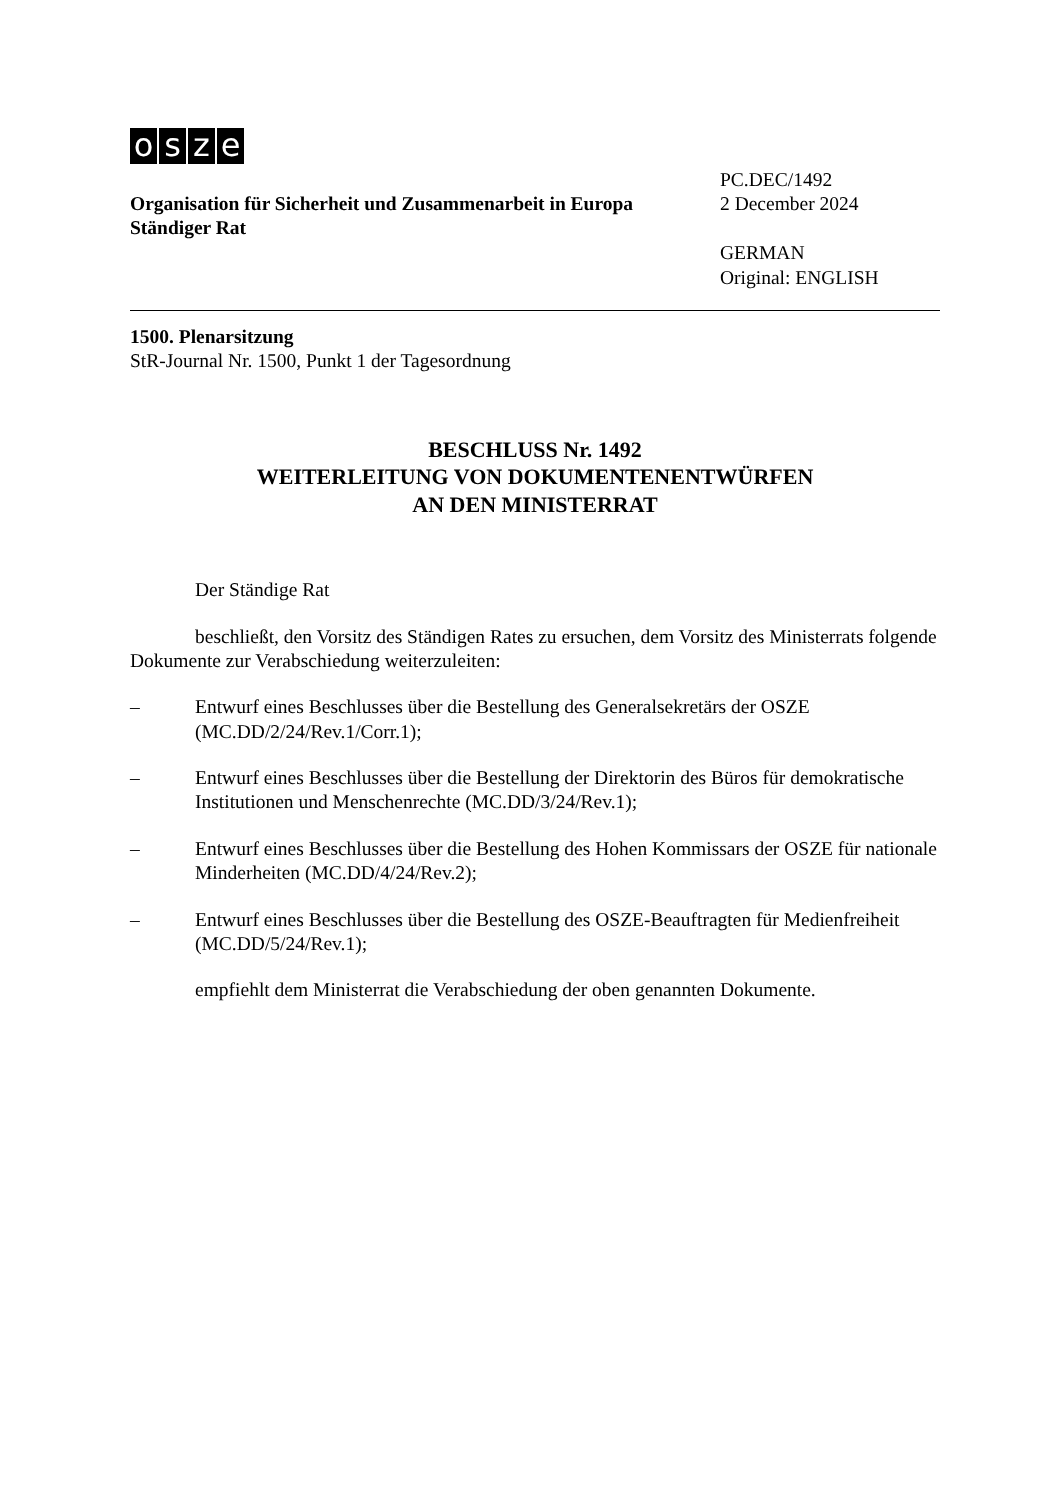osze
Organisation für Sicherheit und Zusammenarbeit in Europa
Ständiger Rat
PC.DEC/1492
2 December 2024
GERMAN
Original: ENGLISH
1500. Plenarsitzung
StR-Journal Nr. 1500, Punkt 1 der Tagesordnung
BESCHLUSS Nr. 1492
WEITERLEITUNG VON DOKUMENTENENTWÜRFEN
AN DEN MINISTERRAT
Der Ständige Rat
beschließt, den Vorsitz des Ständigen Rates zu ersuchen, dem Vorsitz des Ministerrats folgende Dokumente zur Verabschiedung weiterzuleiten:
– Entwurf eines Beschlusses über die Bestellung des Generalsekretärs der OSZE (MC.DD/2/24/Rev.1/Corr.1);
– Entwurf eines Beschlusses über die Bestellung der Direktorin des Büros für demokratische Institutionen und Menschenrechte (MC.DD/3/24/Rev.1);
– Entwurf eines Beschlusses über die Bestellung des Hohen Kommissars der OSZE für nationale Minderheiten (MC.DD/4/24/Rev.2);
– Entwurf eines Beschlusses über die Bestellung des OSZE-Beauftragten für Medienfreiheit (MC.DD/5/24/Rev.1);
empfiehlt dem Ministerrat die Verabschiedung der oben genannten Dokumente.